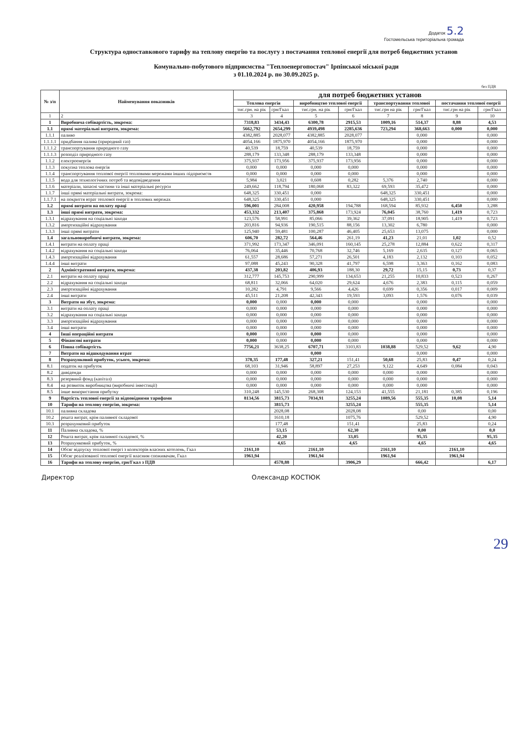Додаток 5.2
Гостомельська територіальна громада
Структура одноставкового тарифу на теплову енергію та послугу з постачання теплової енергії для потреб бюджетних установ
Комунально-побутового підприємства "Теплоенергопостач" Ірпінської міської ради
з 01.10.2024 р. по 30.09.2025 р.
без ПДВ
| № з/п | Найменування показників | для потреб бюджетних установ | | | | | | | |
| --- | --- | --- | --- | --- | --- | --- | --- | --- | --- |
| | | Теплова енергія | | виробництво теплової енергії | | транспортування теплової | | постачання теплової енергії | |
| | | тис.грн. на рік | грн/Гкал | тис.грн. на рік | грн/Гкал | тис.грн на рік | грн/Гкал | тис.грн на рік | грн/Гкал |
| 1 | 2 | 3 | 4 | 5 | 6 | 7 | 8 | 9 | 10 |
| 1 | Виробнича собівартість, зокрема: | 7318,83 | 3434,43 | 6300,78 | 2915,53 | 1009,16 | 514,37 | 8,88 | 4,53 |
| 1.1 | прямі матеріальні витрати, зокрема: | 5662,792 | 2654,299 | 4939,498 | 2285,636 | 723,294 | 368,663 | 0,000 | 0,000 |
| 1.1.1 | паливо | 4382,885 | 2028,077 | 4382,885 | 2028,077 | | 0,000 | | 0,000 |
| 1.1.1.1 | придбання палива (природний газ) | 4054,166 | 1875,970 | 4054,166 | 1875,970 | | 0,000 | | 0,000 |
| 1.1.1.2 | транспортування природного газу | 40,539 | 18,759 | 40,539 | 18,759 | | 0,000 | | 0,000 |
| 1.1.1.3 | розподіл природного газу | 288,179 | 133,348 | 288,179 | 133,348 | | 0,000 | | 0,000 |
| 1.1.2 | електроенергія | 375,937 | 173,956 | 375,937 | 173,956 | | 0,000 | | 0,000 |
| 1.1.3 | покупна теплова енергія | 0,000 | 0,000 | 0,000 | 0,000 | | 0,000 | | 0,000 |
| 1.1.4 | транспортування теплової енергії тепловими мережами інших підприємств | 0,000 | 0,000 | 0,000 | 0,000 | | 0,000 | | 0,000 |
| 1.1.5 | вода для технологічних потреб та водовідведення | 5,984 | 3,021 | 0,608 | 0,282 | 5,376 | 2,740 | | 0,000 |
| 1.1.6 | матеріали, запасні частини та інші матеріальні ресурси | 249,662 | 118,794 | 180,068 | 83,322 | 69,593 | 35,472 | | 0,000 |
| 1.1.7 | інші прямі матеріальні витрати, зокрема: | 648,325 | 330,451 | 0,000 | | 648,325 | 330,451 | | 0,000 |
| 1.1.7.1 | на покриття втрат теплової енергії в теплових мережах | 648,325 | 330,451 | 0,000 | | 648,325 | 330,451 | | 0,000 |
| 1.2 | прямі витрати на оплату праці | 596,001 | 284,008 | 420,958 | 194,788 | 168,594 | 85,932 | 6,450 | 3,288 |
| 1.3 | інші прямі витрати, зокрема: | 453,332 | 213,407 | 375,868 | 173,924 | 76,045 | 38,760 | 1,419 | 0,723 |
| 1.3.1 | відрахування на соціальні заходи | 123,576 | 58,991 | 85,066 | 39,362 | 37,091 | 18,905 | 1,419 | 0,723 |
| 1.3.2 | амортизаційні відрахування | 203,816 | 94,936 | 190,515 | 88,156 | 13,302 | 6,780 | | 0,000 |
| 1.3.3 | інші прямі витрати | 125,940 | 59,481 | 100,287 | 46,405 | 25,653 | 13,075 | | 0,000 |
| 1.4 | загальновиробничі витрати, зокрема: | 606,70 | 282,72 | 564,46 | 261,19 | 41,23 | 21,01 | 1,02 | 0,52 |
| 1.4.1 | витрати на оплату праці | 371,992 | 173,347 | 346,091 | 160,145 | 25,278 | 12,884 | 0,622 | 0,317 |
| 1.4.2 | відрахування на соціальні заходи | 76,064 | 35,446 | 70,768 | 32,746 | 5,169 | 2,635 | 0,127 | 0,065 |
| 1.4.3 | амортизаційні відрахування | 61,557 | 28,686 | 57,271 | 26,501 | 4,183 | 2,132 | 0,103 | 0,052 |
| 1.4.4 | інші витрати | 97,088 | 45,243 | 90,328 | 41,797 | 6,598 | 3,363 | 0,162 | 0,083 |
| 2 | Адміністративні витрати, зокрема: | 437,38 | 203,82 | 406,93 | 188,30 | 29,72 | 15,15 | 0,73 | 0,37 |
| 2.1 | витрати на оплату праці | 312,777 | 145,753 | 290,999 | 134,653 | 21,255 | 10,833 | 0,523 | 0,267 |
| 2.2 | відрахування на соціальні заходи | 68,811 | 32,066 | 64,020 | 29,624 | 4,676 | 2,383 | 0,115 | 0,059 |
| 2.3 | амортизаційні відрахування | 10,282 | 4,791 | 9,566 | 4,426 | 0,699 | 0,356 | 0,017 | 0,009 |
| 2.4 | інші витрати | 45,511 | 21,208 | 42,343 | 19,593 | 3,093 | 1,576 | 0,076 | 0,039 |
| 3 | Витрати на збут, зокрема: | 0,000 | 0,000 | 0,000 | 0,000 | | 0,000 | | 0,000 |
| 3.1 | витрати на оплату праці | 0,000 | 0,000 | 0,000 | 0,000 | | 0,000 | | 0,000 |
| 3.2 | відрахування на соціальні заходи | 0,000 | 0,000 | 0,000 | 0,000 | | 0,000 | | 0,000 |
| 3.3 | амортизаційні відрахування | 0,000 | 0,000 | 0,000 | 0,000 | | 0,000 | | 0,000 |
| 3.4 | інші витрати | 0,000 | 0,000 | 0,000 | 0,000 | | 0,000 | | 0,000 |
| 4 | Інші операційні витрати | 0,000 | 0,000 | 0,000 | 0,000 | | 0,000 | | 0,000 |
| 5 | Фінансові витрати | 0,000 | 0,000 | 0,000 | 0,000 | | 0,000 | | 0,000 |
| 6 | Повна собівартість | 7756,21 | 3638,25 | 6707,71 | 3103,83 | 1038,88 | 529,52 | 9,62 | 4,90 |
| 7 | Витрати на відшкодування втрат | | | 0,000 | | | 0,000 | | 0,000 |
| 8 | Розрахунковий прибуток, усього, зокрема: | 378,35 | 177,48 | 327,21 | 151,41 | 50,68 | 25,83 | 0,47 | 0,24 |
| 8.1 | податок на прибуток | 68,103 | 31,946 | 58,897 | 27,253 | 9,122 | 4,649 | 0,084 | 0,043 |
| 8.2 | дивіденди | 0,000 | 0,000 | 0,000 | 0,000 | 0,000 | 0,000 | | 0,000 |
| 8.3 | резервний фонд (капітал) | 0,000 | 0,000 | 0,000 | 0,000 | 0,000 | 0,000 | | 0,000 |
| 8.4 | на розвиток виробництва (виробничі інвестиції) | 0,000 | 0,000 | 0,000 | 0,000 | 0,000 | 0,000 | | 0,000 |
| 8.5 | інше використання прибутку | 310,248 | 145,530 | 268,308 | 124,153 | 41,555 | 21,181 | 0,385 | 0,196 |
| 9 | Вартість теплової енергії за відповідними тарифами | 8134,56 | 3815,73 | 7034,91 | 3255,24 | 1089,56 | 555,35 | 10,08 | 5,14 |
| 10 | Тарифи на теплову енергію, зокрема: | | 3815,73 | | 3255,24 | | 555,35 | | 5,14 |
| 10.1 | паливна складова | | 2028,08 | | 2028,08 | | 0,00 | | 0,00 |
| 10.2 | решта витрат, крім паливної складової | | 1610,18 | | 1075,76 | | 529,52 | | 4,90 |
| 10.3 | розрахунковий прибуток | | 177,48 | | 151,41 | | 25,83 | | 0,24 |
| 11 | Паливна складова, % | | 53,15 | | 62,30 | | 0,00 | | 0,0 |
| 12 | Решта витрат, крім паливної складової, % | | 42,20 | | 33,05 | | 95,35 | | 95,35 |
| 13 | Розрахунковий прибуток, % | | 4,65 | | 4,65 | | 4,65 | | 4,65 |
| 14 | Обсяг відпуску теплової енергі з колекторів власних котелень, Гкал | 2161,10 | | 2161,10 | | 2161,10 | | 2161,10 | |
| 15 | Обсяг реалізованої теплової енергії власним споживачам, Гкал | 1961,94 | | 1961,94 | | 1961,94 | | 1961,94 | |
| 16 | Тарифи на теплову енергію, грн/Гкал з ПДВ | | 4578,88 | | 3906,29 | | 666,42 | | 6,17 |
Директор Олександр КОСТЮК
29